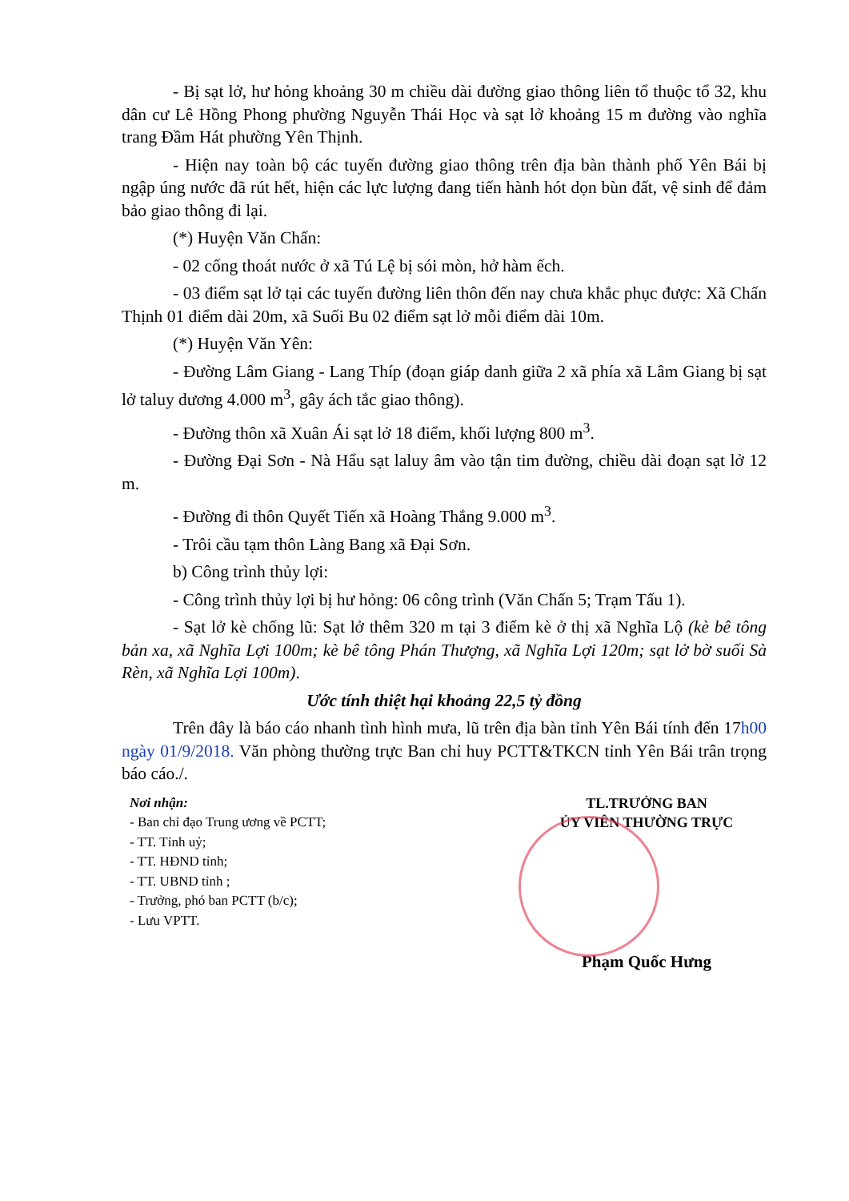- Bị sạt lở, hư hỏng khoảng 30 m chiều dài đường giao thông liên tổ thuộc tổ 32, khu dân cư Lê Hồng Phong phường Nguyễn Thái Học và sạt lở khoảng 15 m đường vào nghĩa trang Đầm Hát phường Yên Thịnh.
- Hiện nay toàn bộ các tuyến đường giao thông trên địa bàn thành phố Yên Bái bị ngập úng nước đã rút hết, hiện các lực lượng đang tiến hành hót dọn bùn đất, vệ sinh để đảm bảo giao thông đi lại.
(*) Huyện Văn Chấn:
- 02 cống thoát nước ở xã Tú Lệ bị sói mòn, hở hàm ếch.
- 03 điểm sạt lở tại các tuyến đường liên thôn đến nay chưa khắc phục được: Xã Chấn Thịnh 01 điểm dài 20m, xã Suối Bu 02 điểm sạt lở mỗi điểm dài 10m.
(*) Huyện Văn Yên:
- Đường Lâm Giang - Lang Thíp (đoạn giáp danh giữa 2 xã phía xã Lâm Giang bị sạt lở taluy dương 4.000 m<sup>3</sup>, gây ách tắc giao thông).
- Đường thôn xã Xuân Ái sạt lở 18 điểm, khối lượng 800 m<sup>3</sup>.
- Đường Đại Sơn - Nà Hẩu sạt laluy âm vào tận tim đường, chiều dài đoạn sạt lở 12 m.
- Đường đi thôn Quyết Tiến xã Hoàng Thắng 9.000 m<sup>3</sup>.
- Trôi cầu tạm thôn Làng Bang xã Đại Sơn.
b) Công trình thủy lợi:
- Công trình thủy lợi bị hư hỏng: 06 công trình (Văn Chấn 5; Trạm Tấu 1).
- Sạt lở kè chống lũ: Sạt lở thêm 320 m tại 3 điểm kè ở thị xã Nghĩa Lộ (kè bê tông bản xa, xã Nghĩa Lợi 100m; kè bê tông Phán Thượng, xã Nghĩa Lợi 120m; sạt lở bờ suối Sà Rèn, xã Nghĩa Lợi 100m).
Ước tính thiệt hại khoảng 22,5 tỷ đồng
Trên đây là báo cáo nhanh tình hình mưa, lũ trên địa bàn tỉnh Yên Bái tính đến 17h00 ngày 01/9/2018. Văn phòng thường trực Ban chỉ huy PCTT&TKCN tỉnh Yên Bái trân trọng báo cáo./.
Nơi nhận:
- Ban chỉ đạo Trung ương về PCTT;
- TT. Tỉnh uỷ;
- TT. HĐND tỉnh;
- TT. UBND tỉnh ;
- Trưởng, phó ban PCTT (b/c);
- Lưu VPTT.
TL.TRƯỞNG BAN
ỦY VIÊN THƯỜNG TRỰC
Phạm Quốc Hưng